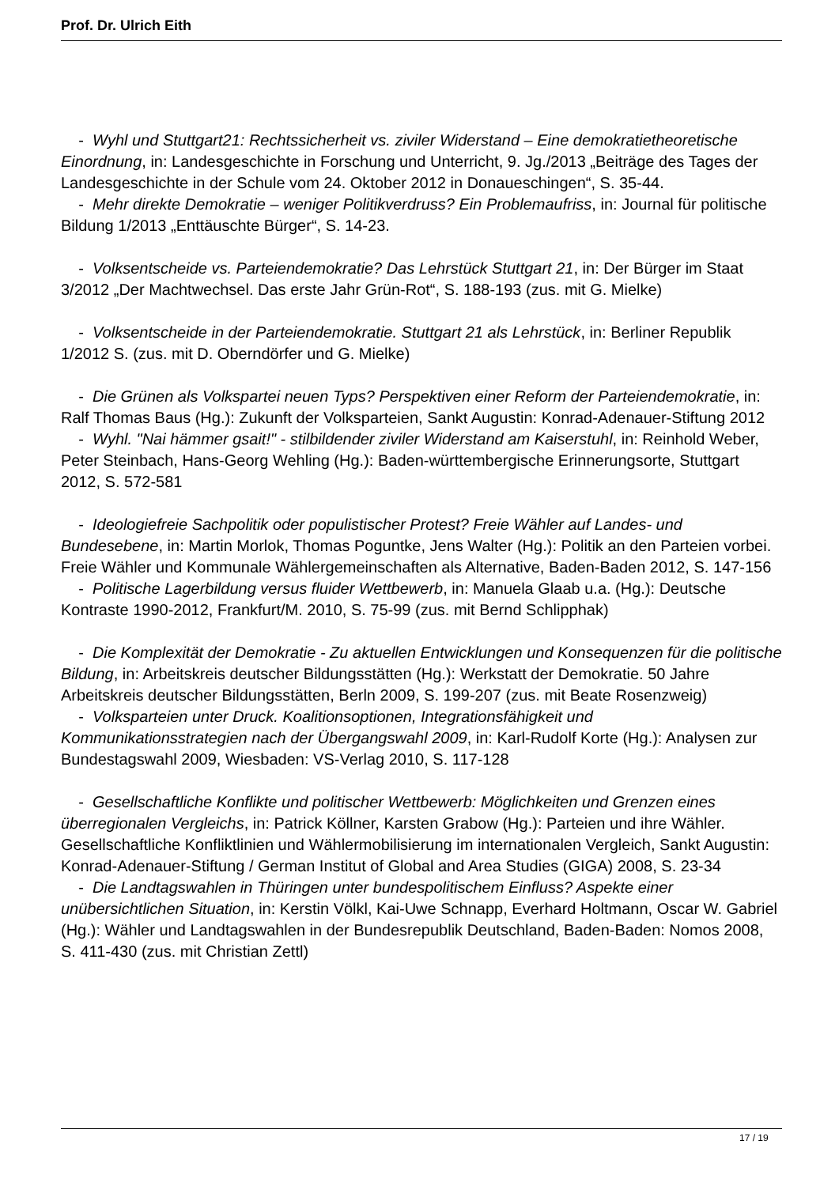Prof. Dr. Ulrich Eith
- Wyhl und Stuttgart21: Rechtssicherheit vs. ziviler Widerstand – Eine demokratietheoretische Einordnung, in: Landesgeschichte in Forschung und Unterricht, 9. Jg./2013 „Beiträge des Tages der Landesgeschichte in der Schule vom 24. Oktober 2012 in Donaueschingen“, S. 35-44.
- Mehr direkte Demokratie – weniger Politikverdruss? Ein Problemaufriss, in: Journal für politische Bildung 1/2013 „Enttäuschte Bürger“, S. 14-23.
- Volksentscheide vs. Parteiendemokratie? Das Lehrstück Stuttgart 21, in: Der Bürger im Staat 3/2012 „Der Machtwechsel. Das erste Jahr Grün-Rot“, S. 188-193 (zus. mit G. Mielke)
- Volksentscheide in der Parteiendemokratie. Stuttgart 21 als Lehrstück, in: Berliner Republik 1/2012 S. (zus. mit D. Oberndörfer und G. Mielke)
- Die Grünen als Volkspartei neuen Typs? Perspektiven einer Reform der Parteiendemokratie, in: Ralf Thomas Baus (Hg.): Zukunft der Volksparteien, Sankt Augustin: Konrad-Adenauer-Stiftung 2012
- Wyhl. "Nai hämmer gsait!" - stilbildender ziviler Widerstand am Kaiserstuhl, in: Reinhold Weber, Peter Steinbach, Hans-Georg Wehling (Hg.): Baden-württembergische Erinnerungsorte, Stuttgart 2012, S. 572-581
- Ideologiefreie Sachpolitik oder populistischer Protest? Freie Wähler auf Landes- und Bundesebene, in: Martin Morlok, Thomas Poguntke, Jens Walter (Hg.): Politik an den Parteien vorbei. Freie Wähler und Kommunale Wählergemeinschaften als Alternative, Baden-Baden 2012, S. 147-156
- Politische Lagerbildung versus fluider Wettbewerb, in: Manuela Glaab u.a. (Hg.): Deutsche Kontraste 1990-2012, Frankfurt/M. 2010, S. 75-99 (zus. mit Bernd Schlipphak)
- Die Komplexität der Demokratie - Zu aktuellen Entwicklungen und Konsequenzen für die politische Bildung, in: Arbeitskreis deutscher Bildungsstätten (Hg.): Werkstatt der Demokratie. 50 Jahre Arbeitskreis deutscher Bildungsstätten, Berln 2009, S. 199-207 (zus. mit Beate Rosenzweig)
- Volksparteien unter Druck. Koalitionsoptionen, Integrationsfähigkeit und Kommunikationsstrategien nach der Übergangswahl 2009, in: Karl-Rudolf Korte (Hg.): Analysen zur Bundestagswahl 2009, Wiesbaden: VS-Verlag 2010, S. 117-128
- Gesellschaftliche Konflikte und politischer Wettbewerb: Möglichkeiten und Grenzen eines überregionalen Vergleichs, in: Patrick Köllner, Karsten Grabow (Hg.): Parteien und ihre Wähler. Gesellschaftliche Konfliktlinien und Wählermobilisierung im internationalen Vergleich, Sankt Augustin: Konrad-Adenauer-Stiftung / German Institut of Global and Area Studies (GIGA) 2008, S. 23-34
- Die Landtagswahlen in Thüringen unter bundespolitischem Einfluss? Aspekte einer unübersichtlichen Situation, in: Kerstin Völkl, Kai-Uwe Schnapp, Everhard Holtmann, Oscar W. Gabriel (Hg.): Wähler und Landtagswahlen in der Bundesrepublik Deutschland, Baden-Baden: Nomos 2008, S. 411-430 (zus. mit Christian Zettl)
17 / 19